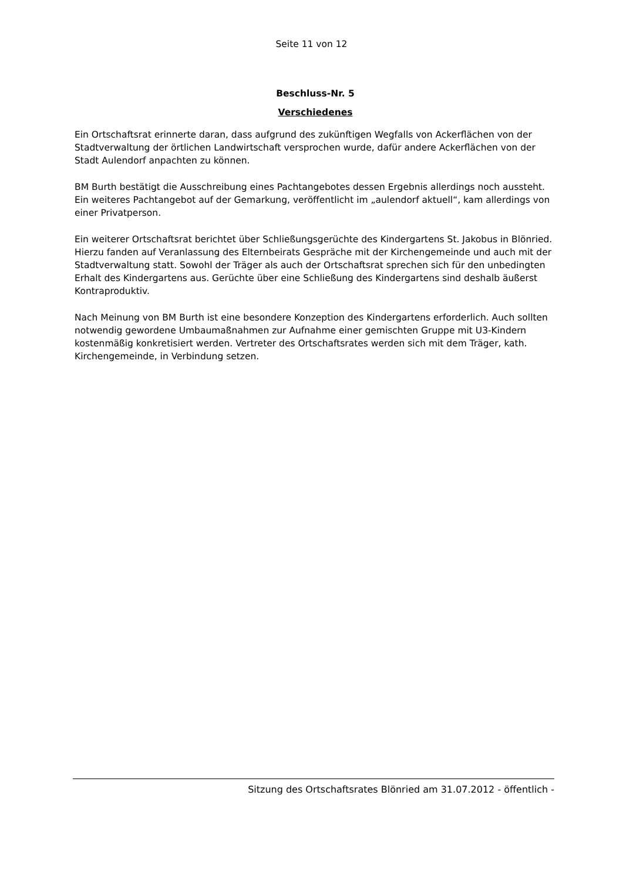Seite 11 von 12
Beschluss-Nr. 5
Verschiedenes
Ein Ortschaftsrat erinnerte daran, dass aufgrund des zukünftigen Wegfalls von Ackerflächen von der Stadtverwaltung der örtlichen Landwirtschaft versprochen wurde, dafür andere Ackerflächen von der Stadt Aulendorf anpachten zu können.
BM Burth bestätigt die Ausschreibung eines Pachtangebotes dessen Ergebnis allerdings noch aussteht. Ein weiteres Pachtangebot auf der Gemarkung, veröffentlicht im „aulendorf aktuell“, kam allerdings von einer Privatperson.
Ein weiterer Ortschaftsrat berichtet über Schließungsgerüchte des Kindergartens St. Jakobus in Blönried. Hierzu fanden auf Veranlassung des Elternbeirats Gespräche mit der Kirchengemeinde und auch mit der Stadtverwaltung statt. Sowohl der Träger als auch der Ortschaftsrat sprechen sich für den unbedingten Erhalt des Kindergartens aus. Gerüchte über eine Schließung des Kindergartens sind deshalb äußerst Kontraproduktiv.
Nach Meinung von BM Burth ist eine besondere Konzeption des Kindergartens erforderlich. Auch sollten notwendig gewordene Umbaumaßnahmen zur Aufnahme einer gemischten Gruppe mit U3-Kindern kostenmäßig konkretisiert werden. Vertreter des Ortschaftsrates werden sich mit dem Träger, kath. Kirchengemeinde, in Verbindung setzen.
Sitzung des Ortschaftsrates Blönried am 31.07.2012 - öffentlich -